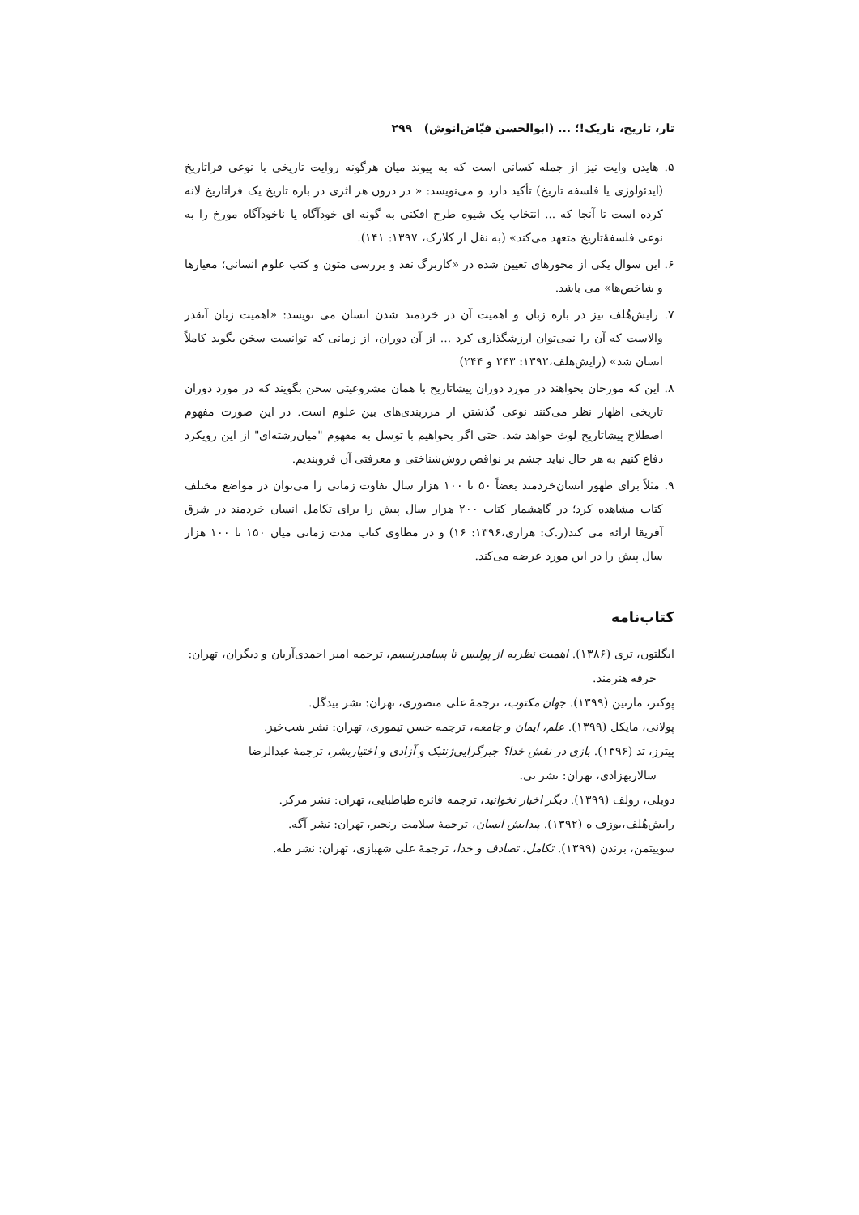تار، تاریخ، تاریک!؛ ... (ابوالحسن فیّاض‌انوش) ۲۹۹
۵. هایدن وایت نیز از جمله کسانی است که به پیوند میان هرگونه روایت تاریخی با نوعی فراتاریخ (ایدئولوژی یا فلسفه تاریخ) تأکید دارد و می‌نویسد: « در درون هر اثری در باره تاریخ یک فراتاریخ لانه کرده است تا آنجا که ... انتخاب یک شیوه طرح افکنی به گونه ای خودآگاه یا ناخودآگاه مورخ را به نوعی فلسفهٔ‌تاریخ متعهد می‌کند» (به نقل از کلارک، ۱۳۹۷: ۱۴۱).
۶. این سوال یکی از محورهای تعیین شده در «کاربرگ نقد و بررسی متون و کتب علوم انسانی؛ معیارها و شاخص‌ها» می باشد.
۷. رایش‌هُلف نیز در باره زبان و اهمیت آن در خردمند شدن انسان می نویسد: «اهمیت زبان آنقدر والاست که آن را نمی‌توان ارزشگذاری کرد ... از آن دوران، از زمانی که توانست سخن بگوید کاملاً انسان شد» (رایش‌هلف،۱۳۹۲: ۲۴۳ و ۲۴۴)
۸. این که مورخان بخواهند در مورد دوران پیشاتاریخ با همان مشروعیتی سخن بگویند که در مورد دوران تاریخی اظهار نظر می‌کنند نوعی گذشتن از مرزبندی‌های بین علوم است. در این صورت مفهوم اصطلاح پیشاتاریخ لوث خواهد شد. حتی اگر بخواهیم با توسل به مفهوم "میان‌رشته‌ای" از این رویکرد دفاع کنیم به هر حال نباید چشم بر نواقص روش‌شناختی و معرفتی آن فروبندیم.
۹. مثلاً برای ظهور انسان‌خردمند بعضاً ۵۰ تا ۱۰۰ هزار سال تفاوت زمانی را می‌توان در مواضع مختلف کتاب مشاهده کرد؛ در گاهشمار کتاب ۲۰۰ هزار سال پیش را برای تکامل انسان خردمند در شرق آفریقا ارائه می کند(ر.ک: هراری،۱۳۹۶: ۱۶) و در مطاوی کتاب مدت زمانی میان ۱۵۰ تا ۱۰۰ هزار سال پیش را در این مورد عرضه می‌کند.
کتاب‌نامه
ایگلتون، تری (۱۳۸۶). اهمیت نظریه از پولیس تا پسامدرنیسم، ترجمه امیر احمدی‌آریان و دیگران، تهران: حرفه هنرمند.
پوکنر، مارتین (۱۳۹۹). جهان مکتوب، ترجمهٔ علی منصوری، تهران: نشر بیدگل.
پولانی، مایکل (۱۳۹۹). علم، ایمان و جامعه، ترجمه حسن تیموری، تهران: نشر شب‌خیز.
پیترز، تد (۱۳۹۶). بازی در نقش خدا؟ جبرگرایی‌ژنتیک و آزادی و اختیاربشر، ترجمهٔ عبدالرضا سالاربهزادی، تهران: نشر نی.
دوبلی، رولف (۱۳۹۹). دیگر اخبار نخوانید، ترجمه فائزه طباطبایی، تهران: نشر مرکز.
رایش‌هُلف،یوزف ه (۱۳۹۲). پیدایش انسان، ترجمهٔ سلامت رنجبر، تهران: نشر آگه.
سوییتمن، برندن (۱۳۹۹). تکامل، تصادف و خدا، ترجمهٔ علی شهبازی، تهران: نشر طه.